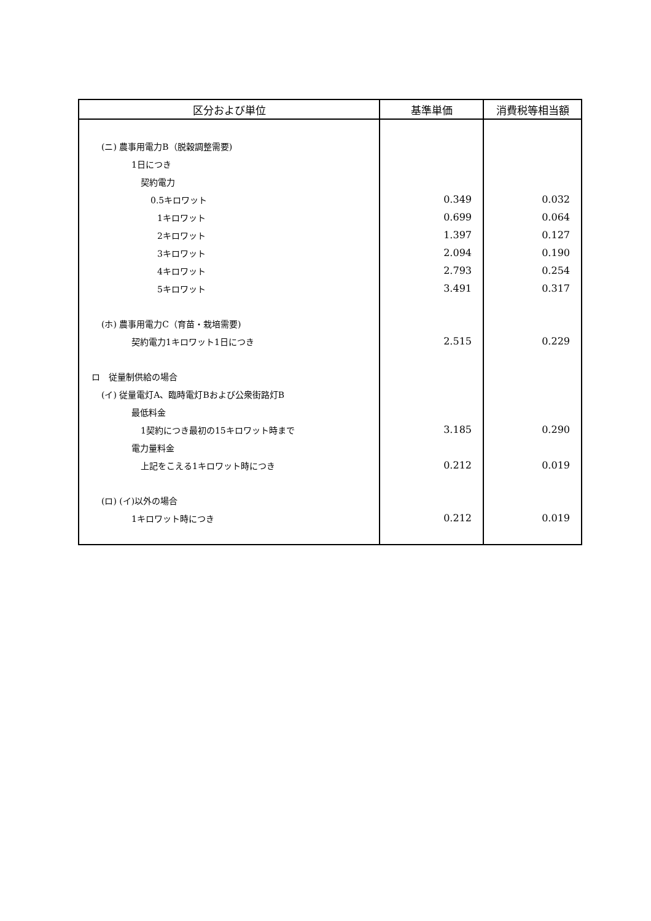| 区分および単位 | 基準単価 | 消費税等相当額 |
| --- | --- | --- |
| (ニ) 農事用電力B（脱穀調整需要) | | |
| 1日につき | | |
| 契約電力 | | |
| 0.5キロワット | 0.349 | 0.032 |
| 1キロワット | 0.699 | 0.064 |
| 2キロワット | 1.397 | 0.127 |
| 3キロワット | 2.094 | 0.190 |
| 4キロワット | 2.793 | 0.254 |
| 5キロワット | 3.491 | 0.317 |
| (ホ) 農事用電力C（育苗・栽培需要) | | |
| 契約電力1キロワット1日につき | 2.515 | 0.229 |
| ロ 従量制供給の場合 | | |
| (イ) 従量電灯A、臨時電灯Bおよび公衆街路灯B | | |
| 最低料金 | | |
| 1契約につき最初の15キロワット時まで | 3.185 | 0.290 |
| 電力量料金 | | |
| 上記をこえる1キロワット時につき | 0.212 | 0.019 |
| (ロ) (イ)以外の場合 | | |
| 1キロワット時につき | 0.212 | 0.019 |